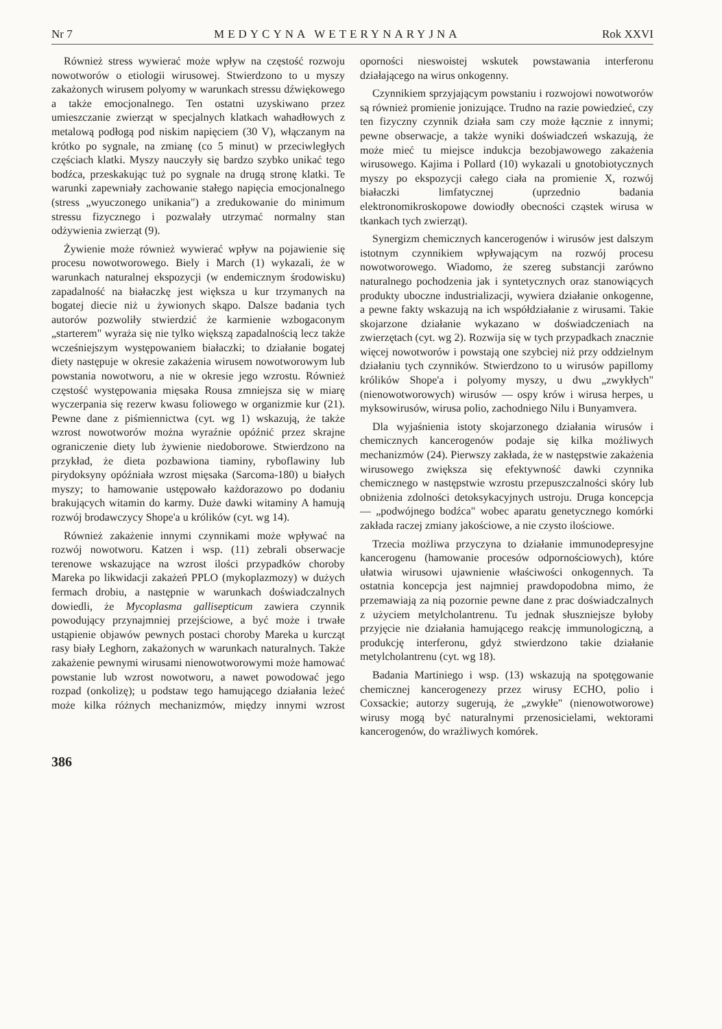Nr 7 MEDYCYNA WETERYNARYJNA Rok XXVI
Również stress wywierać może wpływ na częstość rozwoju nowotworów o etiologii wirusowej. Stwierdzono to u myszy zakażonych wirusem polyomy w warunkach stressu dźwiękowego a także emocjonalnego. Ten ostatni uzyskiwano przez umieszczanie zwierząt w specjalnych klatkach wahadłowych z metalową podłogą pod niskim napięciem (30 V), włączanym na krótko po sygnale, na zmianę (co 5 minut) w przeciwległych częściach klatki. Myszy nauczyły się bardzo szybko unikać tego bodźca, przeskakując tuż po sygnale na drugą stronę klatki. Te warunki zapewniały zachowanie stałego napięcia emocjonalnego (stress „wyuczonego unikania") a zredukowanie do minimum stressu fizycznego i pozwalały utrzymać normalny stan odżywienia zwierząt (9).
Żywienie może również wywierać wpływ na pojawienie się procesu nowotworowego. Biely i March (1) wykazali, że w warunkach naturalnej ekspozycji (w endemicznym środowisku) zapadalność na białaczkę jest większa u kur trzymanych na bogatej diecie niż u żywionych skąpo. Dalsze badania tych autorów pozwoliły stwierdzić że karmienie wzbogaconym „starterem" wyraża się nie tylko większą zapadalnością lecz także wcześniejszym występowaniem białaczki; to działanie bogatej diety następuje w okresie zakażenia wirusem nowotworowym lub powstania nowotworu, a nie w okresie jego wzrostu. Również częstość występowania mięsaka Rousa zmniejsza się w miarę wyczerpania się rezerw kwasu foliowego w organizmie kur (21). Pewne dane z piśmiennictwa (cyt. wg 1) wskazują, że także wzrost nowotworów można wyraźnie opóźnić przez skrajne ograniczenie diety lub żywienie niedoborowe. Stwierdzono na przykład, że dieta pozbawiona tiaminy, ryboflawiny lub pirydoksyny opóźniała wzrost mięsaka (Sarcoma-180) u białych myszy; to hamowanie ustępowało każdorazowo po dodaniu brakujących witamin do karmy. Duże dawki witaminy A hamują rozwój brodawczycy Shope'a u królików (cyt. wg 14).
Również zakażenie innymi czynnikami może wpływać na rozwój nowotworu. Katzen i wsp. (11) zebrali obserwacje terenowe wskazujące na wzrost ilości przypadków choroby Mareka po likwidacji zakażeń PPLO (mykoplazmozy) w dużych fermach drobiu, a następnie w warunkach doświadczalnych dowiedli, że Mycoplasma gallisepticum zawiera czynnik powodujący przynajmniej przejściowe, a być może i trwałe ustąpienie objawów pewnych postaci choroby Mareka u kurcząt rasy biały Leghorn, zakażonych w warunkach naturalnych. Także zakażenie pewnymi wirusami nienowotworowymi może hamować powstanie lub wzrost nowotworu, a nawet powodować jego rozpad (onkolizę); u podstaw tego hamującego działania leżeć może kilka różnych mechanizmów, między innymi wzrost oporności nieswoistej wskutek powstawania interferonu działającego na wirus onkogenny.
Czynnikiem sprzyjającym powstaniu i rozwojowi nowotworów są również promienie jonizujące. Trudno na razie powiedzieć, czy ten fizyczny czynnik działa sam czy może łącznie z innymi; pewne obserwacje, a także wyniki doświadczeń wskazują, że może mieć tu miejsce indukcja bezobjawowego zakażenia wirusowego. Kajima i Pollard (10) wykazali u gnotobiotycznych myszy po ekspozycji całego ciała na promienie X, rozwój białaczki limfatycznej (uprzednio badania elektronomikroskopowe dowiodły obecności cząstek wirusa w tkankach tych zwierząt).
Synergizm chemicznych kancerogenów i wirusów jest dalszym istotnym czynnikiem wpływającym na rozwój procesu nowotworowego. Wiadomo, że szereg substancji zarówno naturalnego pochodzenia jak i syntetycznych oraz stanowiących produkty uboczne industrializacji, wywiera działanie onkogenne, a pewne fakty wskazują na ich współdziałanie z wirusami. Takie skojarzone działanie wykazano w doświadczeniach na zwierzętach (cyt. wg 2). Rozwija się w tych przypadkach znacznie więcej nowotworów i powstają one szybciej niż przy oddzielnym działaniu tych czynników. Stwierdzono to u wirusów papillomy królików Shope'a i polyomy myszy, u dwu „zwykłych" (nienowotworowych) wirusów — ospy krów i wirusa herpes, u myksowirusów, wirusa polio, zachodniego Nilu i Bunyamvera.
Dla wyjaśnienia istoty skojarzonego działania wirusów i chemicznych kancerogenów podaje się kilka możliwych mechanizmów (24). Pierwszy zakłada, że w następstwie zakażenia wirusowego zwiększa się efektywność dawki czynnika chemicznego w następstwie wzrostu przepuszczalności skóry lub obniżenia zdolności detoksykacyjnych ustroju. Druga koncepcja — „podwójnego bodźca" wobec aparatu genetycznego komórki zakłada raczej zmiany jakościowe, a nie czysto ilościowe.
Trzecia możliwa przyczyna to działanie immunodepresyjne kancerogenu (hamowanie procesów odpornościowych), które ułatwia wirusowi ujawnienie właściwości onkogennych. Ta ostatnia koncepcja jest najmniej prawdopodobna mimo, że przemawiają za nią pozornie pewne dane z prac doświadczalnych z użyciem metylcholantrenu. Tu jednak słuszniejsze byłoby przyjęcie nie działania hamującego reakcję immunologiczną, a produkcję interferonu, gdyż stwierdzono takie działanie metylcholantrenu (cyt. wg 18).
Badania Martiniego i wsp. (13) wskazują na spotęgowanie chemicznej kancerogenezy przez wirusy ECHO, polio i Coxsackie; autorzy sugerują, że „zwykłe" (nienowotworowe) wirusy mogą być naturalnymi przenosicielami, wektorami kancerogenów, do wrażliwych komórek.
386